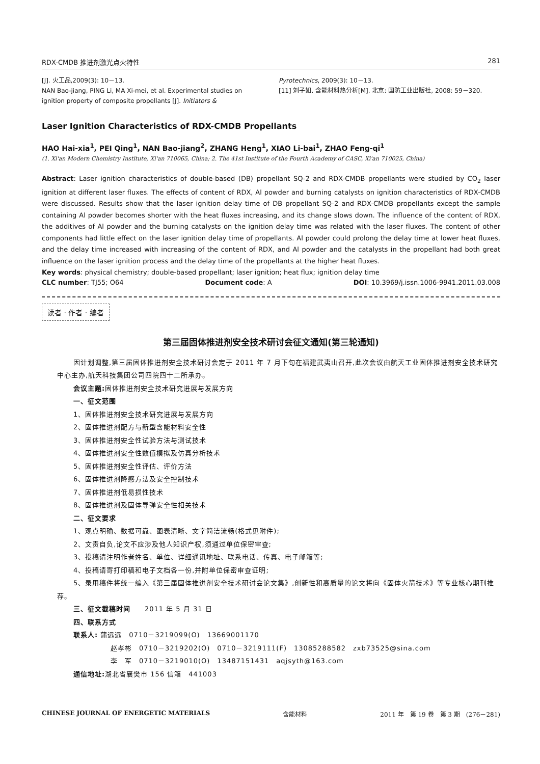RDX-CMDB 推进剂激光点火特性 281
[J]. 火工品,2009(3): 10－13.
NAN Bao-jiang, PING Li, MA Xi-mei, et al. Experimental studies on ignition property of composite propellants [J]. Initiators &
Pyrotechnics, 2009(3): 10－13.
[11] 刘子如. 含能材料热分析[M]. 北京: 国防工业出版社, 2008: 59－320.
Laser Ignition Characteristics of RDX-CMDB Propellants
HAO Hai-xia<sup>1</sup>, PEI Qing<sup>1</sup>, NAN Bao-jiang<sup>2</sup>, ZHANG Heng<sup>1</sup>, XIAO Li-bai<sup>1</sup>, ZHAO Feng-qi<sup>1</sup>
(1. Xi'an Modern Chemistry Institute, Xi'an 710065, China; 2. The 41st Institute of the Fourth Academy of CASC, Xi'an 710025, China)
Abstract: Laser ignition characteristics of double-based (DB) propellant SQ-2 and RDX-CMDB propellants were studied by CO<sub>2</sub> laser ignition at different laser fluxes. The effects of content of RDX, Al powder and burning catalysts on ignition characteristics of RDX-CMDB were discussed. Results show that the laser ignition delay time of DB propellant SQ-2 and RDX-CMDB propellants except the sample containing Al powder becomes shorter with the heat fluxes increasing, and its change slows down. The influence of the content of RDX, the additives of Al powder and the burning catalysts on the ignition delay time was related with the laser fluxes. The content of other components had little effect on the laser ignition delay time of propellants. Al powder could prolong the delay time at lower heat fluxes, and the delay time increased with increasing of the content of RDX, and Al powder and the catalysts in the propellant had both great influence on the laser ignition process and the delay time of the propellants at the higher heat fluxes.
Key words: physical chemistry; double-based propellant; laser ignition; heat flux; ignition delay time
CLC number: TJ55; O64 Document code: A DOI: 10.3969/j.issn.1006-9941.2011.03.008
读者 · 作者 · 编者
第三届固体推进剂安全技术研讨会征文通知(第三轮通知)
因计划调整,第三届固体推进剂安全技术研讨会定于 2011 年 7 月下旬在福建武夷山召开,此次会议由航天工业固体推进剂安全技术研究中心主办,航天科技集团公司四院四十二所承办。
会议主题: 固体推进剂安全技术研究进展与发展方向
一、征文范围
1、固体推进剂安全技术研究进展与发展方向
2、固体推进剂配方与新型含能材料安全性
3、固体推进剂安全性试验方法与测试技术
4、固体推进剂安全性数值模拟及仿真分析技术
5、固体推进剂安全性评估、评价方法
6、固体推进剂降感方法及安全控制技术
7、固体推进剂低易损性技术
8、固体推进剂及固体导弹安全性相关技术
二、征文要求
1、观点明确、数据可靠、图表清晰、文字简洁流畅(格式见附件);
2、文责自负,论文不应涉及他人知识产权,须通过单位保密审查;
3、投稿请注明作者姓名、单位、详细通讯地址、联系电话、传真、电子邮箱等;
4、投稿请寄打印稿和电子文档各一份,并附单位保密审查证明;
5、录用稿件将统一编入《第三届固体推进剂安全技术研讨会论文集》,创新性和高质量的论文将向《固体火箭技术》等专业核心期刊推荐。
三、征文截稿时间　　2011 年 5 月 31 日
四、联系方式
联系人: 蒲远远　0710－3219099(O)　13669001170
赵孝彬　0710－3219202(O)　0710－3219111(F)　13085288582　zxb73525@sina.com
李　军　0710－3219010(O)　13487151431　aqjsyth@163.com
通信地址: 湖北省襄樊市 156 信箱　441003
CHINESE JOURNAL OF ENERGETIC MATERIALS 含能材料 2011 年　第 19 卷　第 3 期　(276－281)